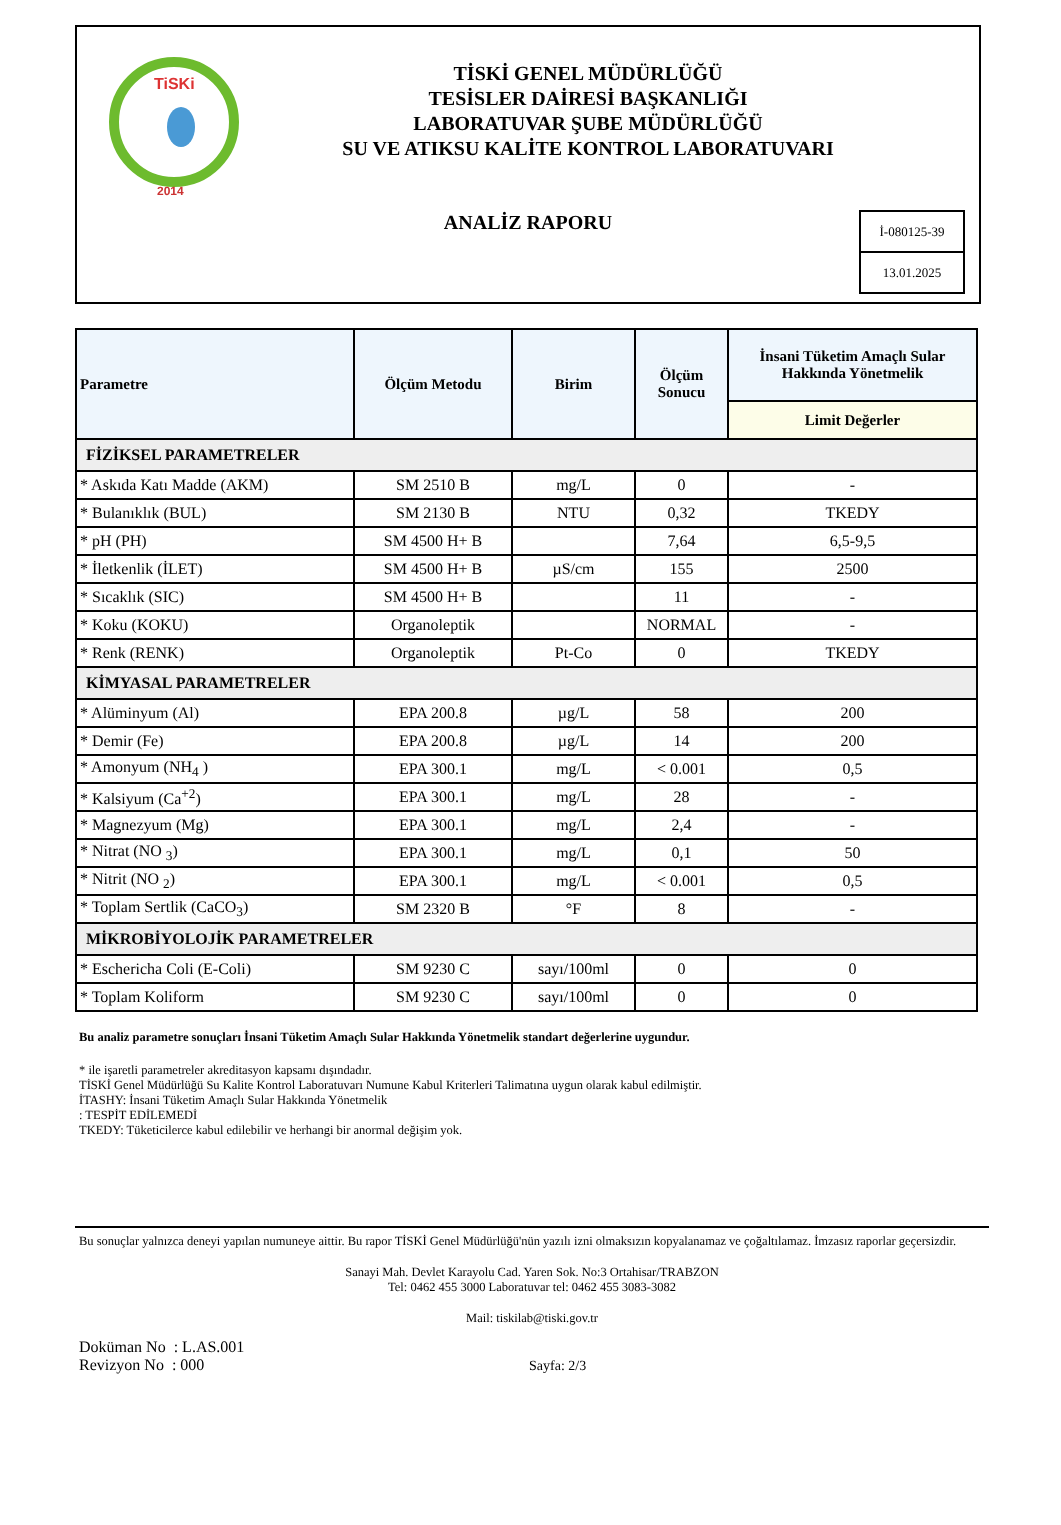TiSKi
2014
TİSKİ GENEL MÜDÜRLÜĞÜ
TESİSLER DAİRESİ BAŞKANLIĞI
LABORATUVAR ŞUBE MÜDÜRLÜĞÜ
SU VE ATIKSU KALİTE KONTROL LABORATUVARI
ANALİZ RAPORU
İ-080125-39
13.01.2025
| Parametre | Ölçüm Metodu | Birim | Ölçüm Sonucu | İnsani Tüketim Amaçlı Sular Hakkında Yönetmelik |
| --- | --- | --- | --- | --- |
| | | | | Limit Değerler |
| FİZİKSEL PARAMETRELER | | | | |
| * Askıda Katı Madde (AKM) | SM 2510 B | mg/L | 0 | - |
| * Bulanıklık (BUL) | SM 2130 B | NTU | 0,32 | TKEDY |
| * pH (PH) | SM 4500 H+ B | | 7,64 | 6,5-9,5 |
| * İletkenlik (İLET) | SM 4500 H+ B | µS/cm | 155 | 2500 |
| * Sıcaklık (SIC) | SM 4500 H+ B | | 11 | - |
| * Koku (KOKU) | Organoleptik | | NORMAL | - |
| * Renk (RENK) | Organoleptik | Pt-Co | 0 | TKEDY |
| KİMYASAL PARAMETRELER | | | | |
| * Alüminyum (Al) | EPA 200.8 | µg/L | 58 | 200 |
| * Demir (Fe) | EPA 200.8 | µg/L | 14 | 200 |
| * Amonyum (NH<sub>4</sub> ) | EPA 300.1 | mg/L | < 0.001 | 0,5 |
| * Kalsiyum (Ca<sup>+2</sup>) | EPA 300.1 | mg/L | 28 | - |
| * Magnezyum (Mg) | EPA 300.1 | mg/L | 2,4 | - |
| * Nitrat (NO <sub>3</sub>) | EPA 300.1 | mg/L | 0,1 | 50 |
| * Nitrit (NO <sub>2</sub>) | EPA 300.1 | mg/L | < 0.001 | 0,5 |
| * Toplam Sertlik (CaCO<sub>3</sub>) | SM 2320 B | °F | 8 | - |
| MİKROBİYOLOJİK PARAMETRELER | | | | |
| * Eschericha Coli (E-Coli) | SM 9230 C | sayı/100ml | 0 | 0 |
| * Toplam Koliform | SM 9230 C | sayı/100ml | 0 | 0 |
Bu analiz parametre sonuçları İnsani Tüketim Amaçlı Sular Hakkında Yönetmelik standart değerlerine uygundur.
* ile işaretli parametreler akreditasyon kapsamı dışındadır.
TİSKİ Genel Müdürlüğü Su Kalite Kontrol Laboratuvarı Numune Kabul Kriterleri Talimatına uygun olarak kabul edilmiştir.
İTASHY: İnsani Tüketim Amaçlı Sular Hakkında Yönetmelik
: TESPİT EDİLEMEDİ
TKEDY: Tüketicilerce kabul edilebilir ve herhangi bir anormal değişim yok.
Bu sonuçlar yalnızca deneyi yapılan numuneye aittir. Bu rapor TİSKİ Genel Müdürlüğü'nün yazılı izni olmaksızın kopyalanamaz ve çoğaltılamaz. İmzasız raporlar geçersizdir.
Sanayi Mah. Devlet Karayolu Cad. Yaren Sok. No:3 Ortahisar/TRABZON
Tel: 0462 455 3000 Laboratuvar tel: 0462 455 3083-3082
Mail: tiskilab@tiski.gov.tr
Doküman No : L.AS.001
Revizyon No : 000
Sayfa: 2/3